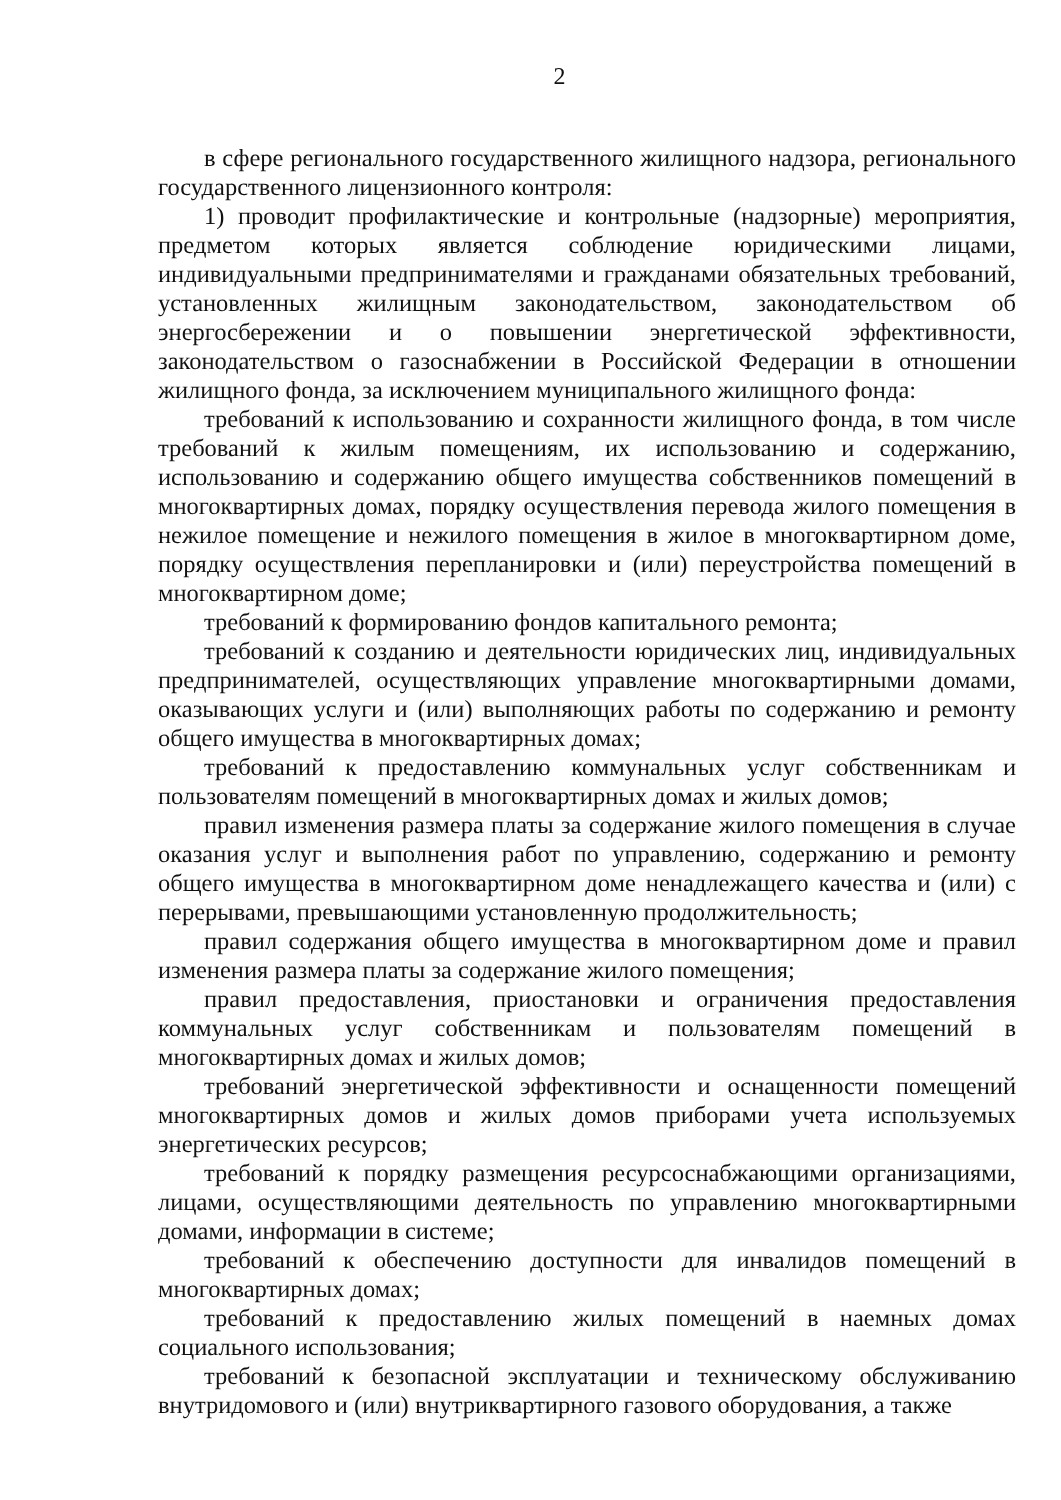2
в сфере регионального государственного жилищного надзора, регионального государственного лицензионного контроля:
1) проводит профилактические и контрольные (надзорные) мероприятия, предметом которых является соблюдение юридическими лицами, индивидуальными предпринимателями и гражданами обязательных требований, установленных жилищным законодательством, законодательством об энергосбережении и о повышении энергетической эффективности, законодательством о газоснабжении в Российской Федерации в отношении жилищного фонда, за исключением муниципального жилищного фонда:
требований к использованию и сохранности жилищного фонда, в том числе требований к жилым помещениям, их использованию и содержанию, использованию и содержанию общего имущества собственников помещений в многоквартирных домах, порядку осуществления перевода жилого помещения в нежилое помещение и нежилого помещения в жилое в многоквартирном доме, порядку осуществления перепланировки и (или) переустройства помещений в многоквартирном доме;
требований к формированию фондов капитального ремонта;
требований к созданию и деятельности юридических лиц, индивидуальных предпринимателей, осуществляющих управление многоквартирными домами, оказывающих услуги и (или) выполняющих работы по содержанию и ремонту общего имущества в многоквартирных домах;
требований к предоставлению коммунальных услуг собственникам и пользователям помещений в многоквартирных домах и жилых домов;
правил изменения размера платы за содержание жилого помещения в случае оказания услуг и выполнения работ по управлению, содержанию и ремонту общего имущества в многоквартирном доме ненадлежащего качества и (или) с перерывами, превышающими установленную продолжительность;
правил содержания общего имущества в многоквартирном доме и правил изменения размера платы за содержание жилого помещения;
правил предоставления, приостановки и ограничения предоставления коммунальных услуг собственникам и пользователям помещений в многоквартирных домах и жилых домов;
требований энергетической эффективности и оснащенности помещений многоквартирных домов и жилых домов приборами учета используемых энергетических ресурсов;
требований к порядку размещения ресурсоснабжающими организациями, лицами, осуществляющими деятельность по управлению многоквартирными домами, информации в системе;
требований к обеспечению доступности для инвалидов помещений в многоквартирных домах;
требований к предоставлению жилых помещений в наемных домах социального использования;
требований к безопасной эксплуатации и техническому обслуживанию внутридомового и (или) внутриквартирного газового оборудования, а также